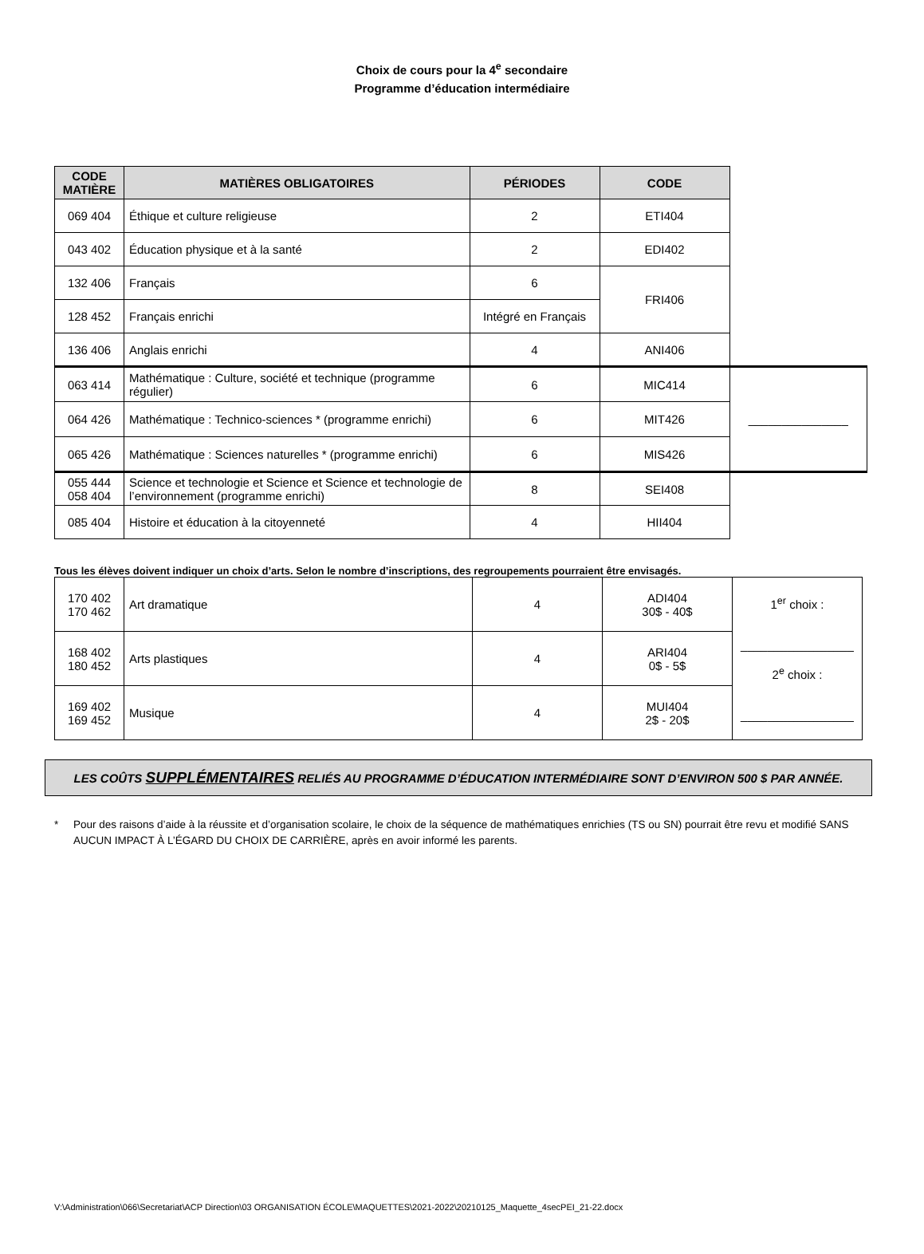Choix de cours pour la 4<sup>e</sup> secondaire
Programme d’éducation intermédiaire
| CODE MATIÈRE | MATIÈRES OBLIGATOIRES | PÉRIODES | CODE | |
| 069 404 | Éthique et culture religieuse | 2 | ETI404 | |
| 043 402 | Éducation physique et à la santé | 2 | EDI402 | |
| 132 406 | Français | 6 | FRI406 | |
| 128 452 | Français enrichi | Intégré en Français | | |
| 136 406 | Anglais enrichi | 4 | ANI406 | |
| 063 414 | Mathématique : Culture, société et technique (programme régulier) | 6 | MIC414 | _______________ |
| 064 426 | Mathématique : Technico-sciences * (programme enrichi) | 6 | MIT426 | |
| 065 426 | Mathématique : Sciences naturelles * (programme enrichi) | 6 | MIS426 | |
| 055 444 058 404 | Science et technologie et Science et Science et technologie de l’environnement (programme enrichi) | 8 | SEI408 | |
| 085 404 | Histoire et éducation à la citoyenneté | 4 | HII404 | |
Tous les élèves doivent indiquer un choix d’arts. Selon le nombre d’inscriptions, des regroupements pourraient être envisagés.
| 170 402 170 462 | Art dramatique | 4 | ADI404 30$ - 40$ | 1<sup>er</sup> choix : _________________ 2<sup>e</sup> choix : _________________ |
| 168 402 180 452 | Arts plastiques | 4 | ARI404 0$ - 5$ | |
| 169 402 169 452 | Musique | 4 | MUI404 2$ - 20$ | |
LES COÛTS SUPPLÉMENTAIRES RELIÉS AU PROGRAMME D’ÉDUCATION INTERMÉDIAIRE SONT D’ENVIRON 500 $ PAR ANNÉE.
* Pour des raisons d’aide à la réussite et d’organisation scolaire, le choix de la séquence de mathématiques enrichies (TS ou SN) pourrait être revu et modifié SANS AUCUN IMPACT À L’ÉGARD DU CHOIX DE CARRIÈRE, après en avoir informé les parents.
V:\Administration\066\Secretariat\ACP Direction\03 ORGANISATION ÉCOLE\MAQUETTES\2021-2022\20210125_Maquette_4secPEI_21-22.docx